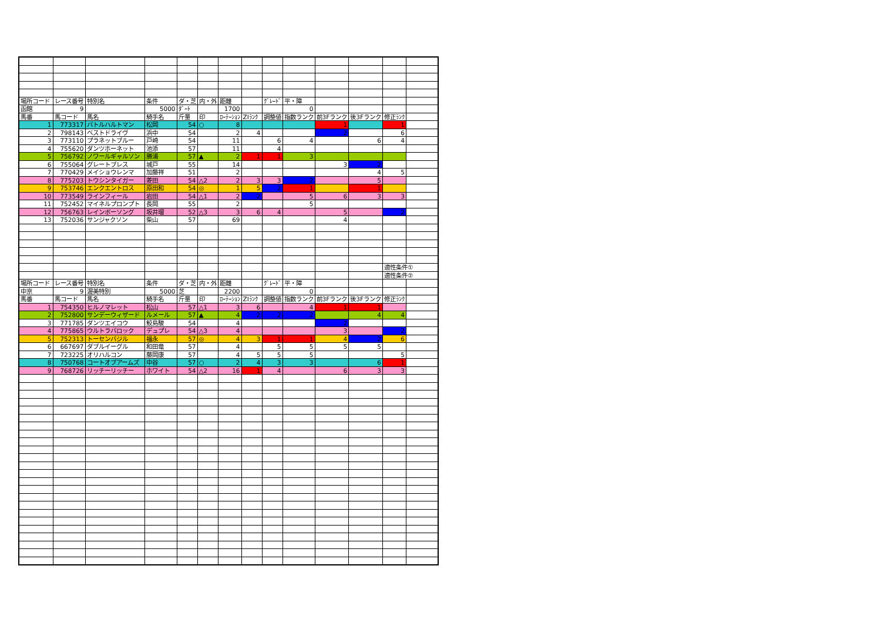| 場所コード | レース番号 | 特別名 | 条件 | ダ・芝 | 内・外 | 距離 | | ｸﾞﾚｰﾄﾞ | 平・障 | | | | |
| 函館 | 9 | | 5000 | ﾀﾞｰﾄ | | 1700 | | | 0 | | | | |
| 馬番 | 馬コード | 馬名 | 騎手名 | 斤量 | 印 | ﾛｰﾃｰｼｮﾝ | ZIﾗﾝｸ | 調整値 | 指数ランク | 前3Fランク | 後3Fランク | 修正ﾗﾝｸ | |
| 1 | 773317 | バトルハルトマン | 松岡 | 54 | ○ | 8 | | | | 1 | | 1 | |
| 2 | 798143 | ベストドライヴ | 浜中 | 54 | | 2 | 4 | | | 2 | | 6 | |
| 3 | 773110 | プラネットブルー | 戸崎 | 54 | | 11 | | 6 | 4 | | 6 | 4 | |
| 4 | 755620 | ダンツホーネット | 池添 | 57 | | 11 | | 4 | | | | | |
| 5 | 756792 | ノワールギャルソン | 勝浦 | 57 | ▲ | 2 | 1 | 1 | 3 | | | | |
| 6 | 755064 | グレートブレス | 城戸 | 55 | | 14 | | | | 3 | 2 | | |
| 7 | 770429 | メイショウレンマ | 加藤祥 | 51 | | 2 | | | | | 4 | 5 | |
| 8 | 775203 | トウシンタイガー | 菱田 | 54 | △2 | 2 | 3 | 3 | 2 | | 5 | | |
| 9 | 753746 | エンクエントロス | 原田和 | 54 | ◎ | 1 | 5 | 2 | 1 | | 1 | | |
| 10 | 773549 | ラインフィール | 岩田 | 54 | △1 | 2 | 2 | | 5 | 6 | 3 | 3 | |
| 11 | 752452 | マイネルプロンプト | 長岡 | 55 | | 2 | | | 5 | | | | |
| 12 | 756763 | レインボーソング | 坂井瑠 | 52 | △3 | 3 | 6 | 4 | | 5 | | 2 | |
| 13 | 752036 | サンジャクソン | 柴山 | 57 | | 69 | | | | 4 | | | |
| | | | | | | | | | | | | 適性条件① | |
| | | | | | | | | | | | | 適性条件② | |
| 場所コード | レース番号 | 特別名 | 条件 | ダ・芝 | 内・外 | 距離 | | ｸﾞﾚｰﾄﾞ | 平・障 | | | | |
| 中京 | 9 | 渥美特別 | 5000 | 芝 | | 2200 | | | 0 | | | | |
| 馬番 | 馬コード | 馬名 | 騎手名 | 斤量 | 印 | ﾛｰﾃｰｼｮﾝ | ZIﾗﾝｸ | 調整値 | 指数ランク | 前3Fランク | 後3Fランク | 修正ﾗﾝｸ | |
| 1 | 754350 | ヒルノマレット | 松山 | 57 | △1 | 3 | 6 | | 4 | 1 | 1 | | |
| 2 | 752800 | サンデーウィザード | ルメール | 57 | ▲ | 4 | 2 | 2 | 2 | | 4 | 4 | |
| 3 | 771785 | ダンツエイコウ | 鮫島駿 | 54 | | 4 | | | | 2 | | | |
| 4 | 775865 | ウルトラバロック | デュプレ | 54 | △3 | 4 | | | | 3 | | 2 | |
| 5 | 752313 | トーセンバジル | 福永 | 57 | ◎ | 4 | 3 | 1 | 1 | 4 | 2 | 6 | |
| 6 | 667697 | ダブルイーグル | 和田竜 | 57 | | 4 | | 5 | 5 | 5 | 5 | | |
| 7 | 723225 | オリハルコン | 藤岡康 | 57 | | 4 | 5 | 5 | 5 | | | 5 | |
| 8 | 750768 | コートオブアームズ | 中谷 | 57 | ○ | 2 | 4 | 3 | 3 | | 6 | 1 | |
| 9 | 768726 | リッチーリッチー | ホワイト | 54 | △2 | 16 | 1 | 4 | | 6 | 3 | 3 | |